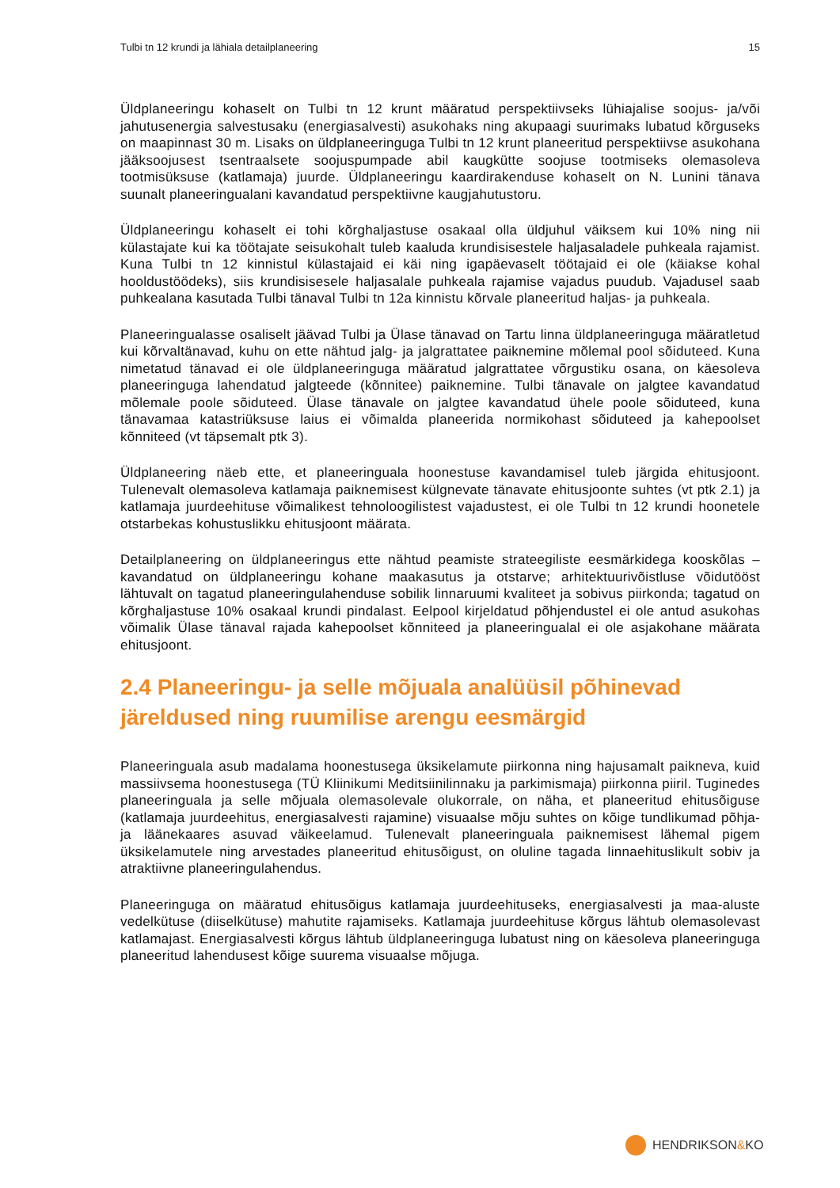Tulbi tn 12 krundi ja lähiala detailplaneering 15
Üldplaneeringu kohaselt on Tulbi tn 12 krunt määratud perspektiivseks lühiajalise soojus- ja/või jahutusenergia salvestusaku (energiasalvesti) asukohaks ning akupaagi suurimaks lubatud kõrguseks on maapinnast 30 m. Lisaks on üldplaneeringuga Tulbi tn 12 krunt planeeritud perspektiivse asukohana jääksoojusest tsentraalsete soojuspumpade abil kaugkütte soojuse tootmiseks olemasoleva tootmisüksuse (katlamaja) juurde. Üldplaneeringu kaardirakenduse kohaselt on N. Lunini tänava suunalt planeeringualani kavandatud perspektiivne kaugjahutustoru.
Üldplaneeringu kohaselt ei tohi kõrghaljastuse osakaal olla üldjuhul väiksem kui 10% ning nii külastajate kui ka töötajate seisukohalt tuleb kaaluda krundisisestele haljasaladele puhkeala rajamist. Kuna Tulbi tn 12 kinnistul külastajaid ei käi ning igapäevaselt töötajaid ei ole (käiakse kohal hooldustöödeks), siis krundisisesele haljasalale puhkeala rajamise vajadus puudub. Vajadusel saab puhkealana kasutada Tulbi tänaval Tulbi tn 12a kinnistu kõrvale planeeritud haljas- ja puhkeala.
Planeeringualasse osaliselt jäävad Tulbi ja Ülase tänavad on Tartu linna üldplaneeringuga määratletud kui kõrvaltänavad, kuhu on ette nähtud jalg- ja jalgrattatee paiknemine mõlemal pool sõiduteed. Kuna nimetatud tänavad ei ole üldplaneeringuga määratud jalgrattatee võrgustiku osana, on käesoleva planeeringuga lahendatud jalgteede (kõnnitee) paiknemine. Tulbi tänavale on jalgtee kavandatud mõlemale poole sõiduteed. Ülase tänavale on jalgtee kavandatud ühele poole sõiduteed, kuna tänavamaa katastriüksuse laius ei võimalda planeerida normikohast sõiduteed ja kahepoolset kõnniteed (vt täpsemalt ptk 3).
Üldplaneering näeb ette, et planeeringuala hoonestuse kavandamisel tuleb järgida ehitusjoont. Tulenevalt olemasoleva katlamaja paiknemisest külgnevate tänavate ehitusjoonte suhtes (vt ptk 2.1) ja katlamaja juurdeehituse võimalikest tehnoloogilistest vajadustest, ei ole Tulbi tn 12 krundi hoonetele otstarbekas kohustuslikku ehitusjoont määrata.
Detailplaneering on üldplaneeringus ette nähtud peamiste strateegiliste eesmärkidega kooskõlas – kavandatud on üldplaneeringu kohane maakasutus ja otstarve; arhitektuurivõistluse võidutööst lähtuvalt on tagatud planeeringulahenduse sobilik linnaruumi kvaliteet ja sobivus piirkonda; tagatud on kõrghaljastuse 10% osakaal krundi pindalast. Eelpool kirjeldatud põhjendustel ei ole antud asukohas võimalik Ülase tänaval rajada kahepoolset kõnniteed ja planeeringualal ei ole asjakohane määrata ehitusjoont.
2.4 Planeeringu- ja selle mõjuala analüüsil põhinevad järeldused ning ruumilise arengu eesmärgid
Planeeringuala asub madalama hoonestusega üksikelamute piirkonna ning hajusamalt paikneva, kuid massiivsema hoonestusega (TÜ Kliinikumi Meditsiinilinnaku ja parkimismaja) piirkonna piiril. Tuginedes planeeringuala ja selle mõjuala olemasolevale olukorrale, on näha, et planeeritud ehitusõiguse (katlamaja juurdeehitus, energiasalvesti rajamine) visuaalse mõju suhtes on kõige tundlikumad põhja- ja läänekaares asuvad väikeelamud. Tulenevalt planeeringuala paiknemisest lähemal pigem üksikelamutele ning arvestades planeeritud ehitusõigust, on oluline tagada linnaehituslikult sobiv ja atraktiivne planeeringulahendus.
Planeeringuga on määratud ehitusõigus katlamaja juurdeehituseks, energiasalvesti ja maa-aluste vedelkütuse (diiselkütuse) mahutite rajamiseks. Katlamaja juurdeehituse kõrgus lähtub olemasolevast katlamajast. Energiasalvesti kõrgus lähtub üldplaneeringuga lubatust ning on käesoleva planeeringuga planeeritud lahendusest kõige suurema visuaalse mõjuga.
HENDRIKSON&KO